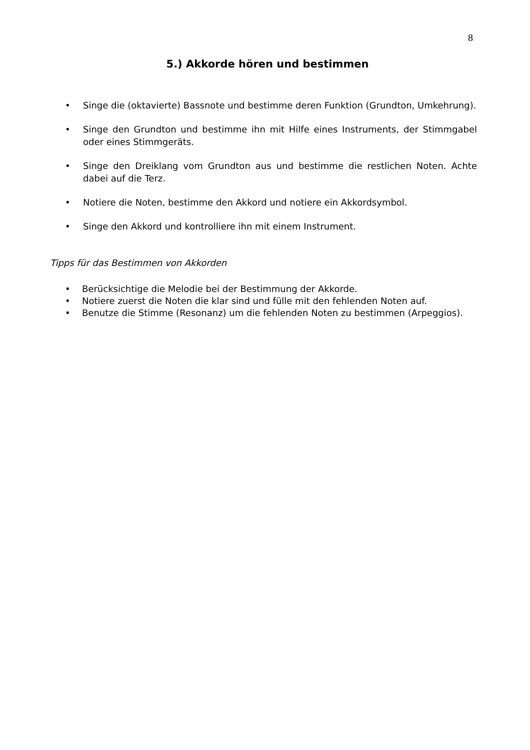8
5.) Akkorde hören und bestimmen
• Singe die (oktavierte) Bassnote und bestimme deren Funktion (Grundton, Umkehrung).
• Singe den Grundton und bestimme ihn mit Hilfe eines Instruments, der Stimmgabel oder eines Stimmgeräts.
• Singe den Dreiklang vom Grundton aus und bestimme die restlichen Noten. Achte dabei auf die Terz.
• Notiere die Noten, bestimme den Akkord und notiere ein Akkordsymbol.
• Singe den Akkord und kontrolliere ihn mit einem Instrument.
Tipps für das Bestimmen von Akkorden
• Berücksichtige die Melodie bei der Bestimmung der Akkorde.
• Notiere zuerst die Noten die klar sind und fülle mit den fehlenden Noten auf.
• Benutze die Stimme (Resonanz) um die fehlenden Noten zu bestimmen (Arpeggios).